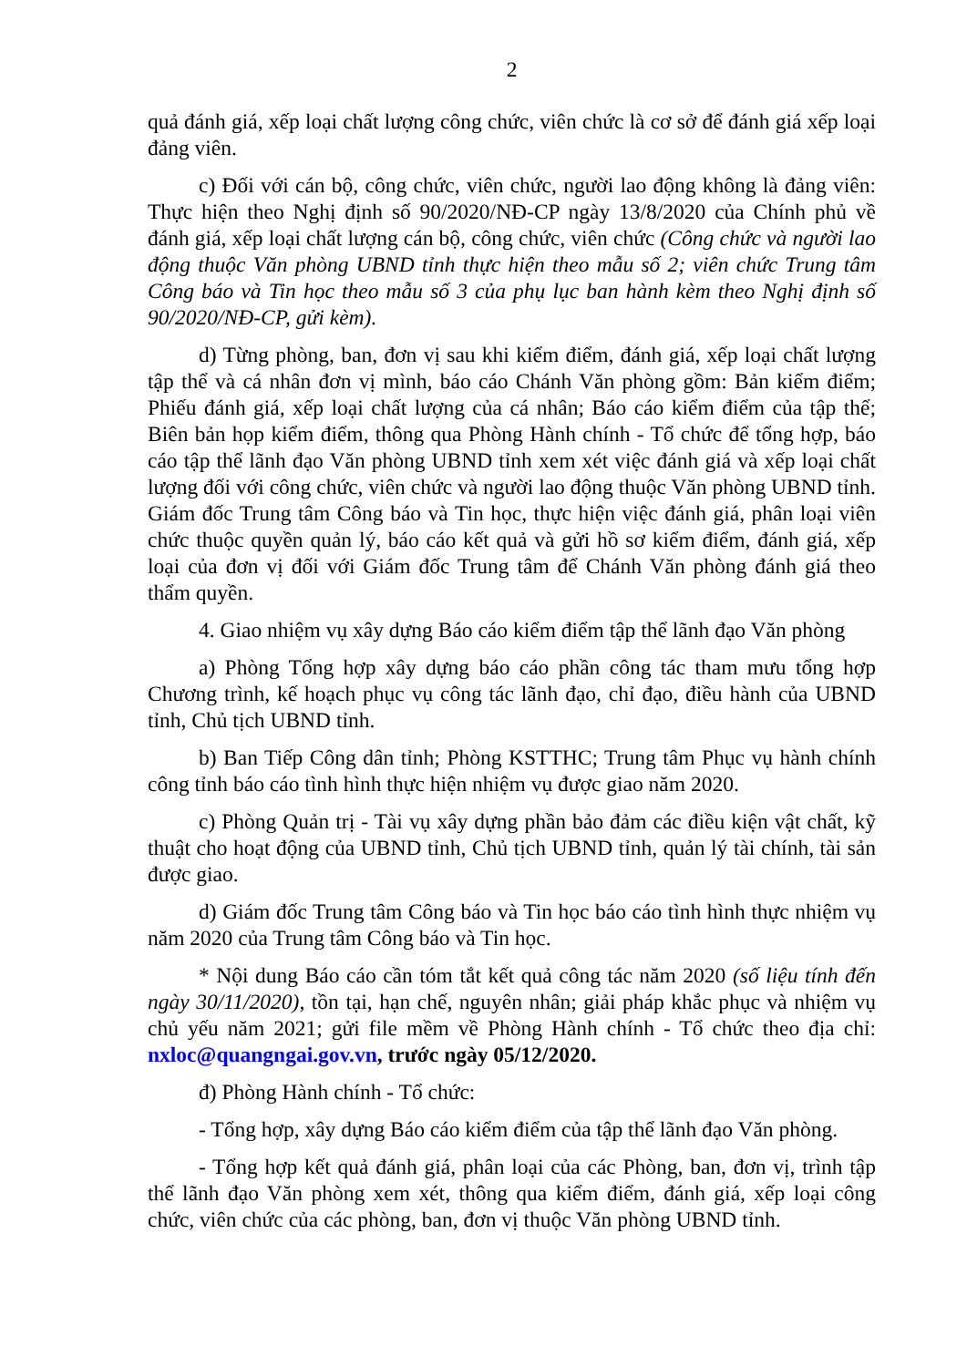2
quả đánh giá, xếp loại chất lượng công chức, viên chức là cơ sở để đánh giá xếp loại đảng viên.
c) Đối với cán bộ, công chức, viên chức, người lao động không là đảng viên: Thực hiện theo Nghị định số 90/2020/NĐ-CP ngày 13/8/2020 của Chính phủ về đánh giá, xếp loại chất lượng cán bộ, công chức, viên chức (Công chức và người lao động thuộc Văn phòng UBND tỉnh thực hiện theo mẫu số 2; viên chức Trung tâm Công báo và Tin học theo mẫu số 3 của phụ lục ban hành kèm theo Nghị định số 90/2020/NĐ-CP, gửi kèm).
d) Từng phòng, ban, đơn vị sau khi kiểm điểm, đánh giá, xếp loại chất lượng tập thể và cá nhân đơn vị mình, báo cáo Chánh Văn phòng gồm: Bản kiểm điểm; Phiếu đánh giá, xếp loại chất lượng của cá nhân; Báo cáo kiểm điểm của tập thể; Biên bản họp kiểm điểm, thông qua Phòng Hành chính - Tổ chức để tổng hợp, báo cáo tập thể lãnh đạo Văn phòng UBND tỉnh xem xét việc đánh giá và xếp loại chất lượng đối với công chức, viên chức và người lao động thuộc Văn phòng UBND tỉnh. Giám đốc Trung tâm Công báo và Tin học, thực hiện việc đánh giá, phân loại viên chức thuộc quyền quản lý, báo cáo kết quả và gửi hồ sơ kiểm điểm, đánh giá, xếp loại của đơn vị đối với Giám đốc Trung tâm để Chánh Văn phòng đánh giá theo thẩm quyền.
4. Giao nhiệm vụ xây dựng Báo cáo kiểm điểm tập thể lãnh đạo Văn phòng
a) Phòng Tổng hợp xây dựng báo cáo phần công tác tham mưu tổng hợp Chương trình, kế hoạch phục vụ công tác lãnh đạo, chỉ đạo, điều hành của UBND tỉnh, Chủ tịch UBND tỉnh.
b) Ban Tiếp Công dân tỉnh; Phòng KSTTHC; Trung tâm Phục vụ hành chính công tỉnh báo cáo tình hình thực hiện nhiệm vụ được giao năm 2020.
c) Phòng Quản trị - Tài vụ xây dựng phần bảo đảm các điều kiện vật chất, kỹ thuật cho hoạt động của UBND tỉnh, Chủ tịch UBND tỉnh, quản lý tài chính, tài sản được giao.
d) Giám đốc Trung tâm Công báo và Tin học báo cáo tình hình thực nhiệm vụ năm 2020 của Trung tâm Công báo và Tin học.
* Nội dung Báo cáo cần tóm tắt kết quả công tác năm 2020 (số liệu tính đến ngày 30/11/2020), tồn tại, hạn chế, nguyên nhân; giải pháp khắc phục và nhiệm vụ chủ yếu năm 2021; gửi file mềm về Phòng Hành chính - Tổ chức theo địa chỉ: nxloc@quangngai.gov.vn, trước ngày 05/12/2020.
đ) Phòng Hành chính - Tổ chức:
- Tổng hợp, xây dựng Báo cáo kiểm điểm của tập thể lãnh đạo Văn phòng.
- Tổng hợp kết quả đánh giá, phân loại của các Phòng, ban, đơn vị, trình tập thể lãnh đạo Văn phòng xem xét, thông qua kiểm điểm, đánh giá, xếp loại công chức, viên chức của các phòng, ban, đơn vị thuộc Văn phòng UBND tỉnh.